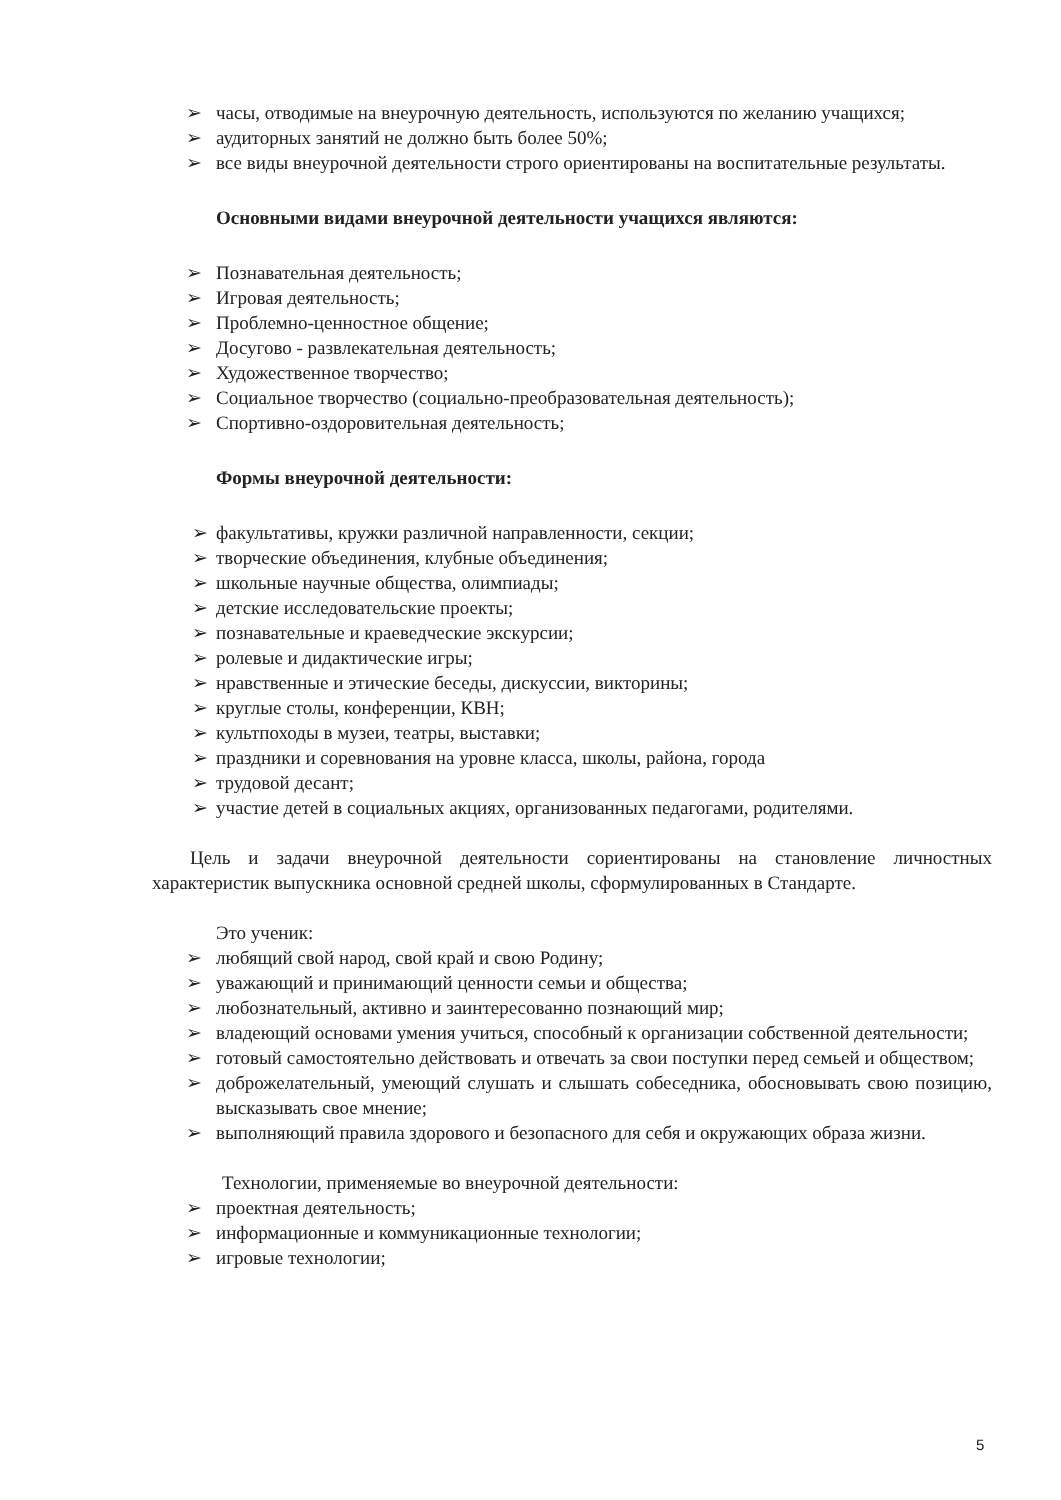➢ часы, отводимые на внеурочную деятельность, используются по желанию учащихся;
➢ аудиторных занятий не должно быть более 50%;
➢ все виды внеурочной деятельности строго ориентированы на воспитательные результаты.
Основными видами внеурочной деятельности учащихся являются:
➢ Познавательная деятельность;
➢ Игровая деятельность;
➢ Проблемно-ценностное общение;
➢ Досугово - развлекательная деятельность;
➢ Художественное творчество;
➢ Социальное творчество (социально-преобразовательная деятельность);
➢ Спортивно-оздоровительная деятельность;
Формы внеурочной деятельности:
➢ факультативы, кружки различной направленности, секции;
➢ творческие объединения, клубные объединения;
➢ школьные научные общества, олимпиады;
➢ детские исследовательские проекты;
➢ познавательные и краеведческие экскурсии;
➢ ролевые и дидактические игры;
➢ нравственные и этические беседы, дискуссии, викторины;
➢ круглые столы, конференции, КВН;
➢ культпоходы в музеи, театры, выставки;
➢ праздники и соревнования на уровне класса, школы, района, города
➢ трудовой десант;
➢ участие детей в социальных акциях, организованных педагогами, родителями.
Цель и задачи внеурочной деятельности сориентированы на становление личностных характеристик выпускника основной средней школы, сформулированных в Стандарте.
Это ученик:
➢ любящий свой народ, свой край и свою Родину;
➢ уважающий и принимающий ценности семьи и общества;
➢ любознательный, активно и заинтересованно познающий мир;
➢ владеющий основами умения учиться, способный к организации собственной деятельности;
➢ готовый самостоятельно действовать и отвечать за свои поступки перед семьей и обществом;
➢ доброжелательный, умеющий слушать и слышать собеседника, обосновывать свою позицию, высказывать свое мнение;
➢ выполняющий правила здорового и безопасного для себя и окружающих образа жизни.
Технологии, применяемые во внеурочной деятельности:
➢ проектная деятельность;
➢ информационные и коммуникационные технологии;
➢ игровые технологии;
5